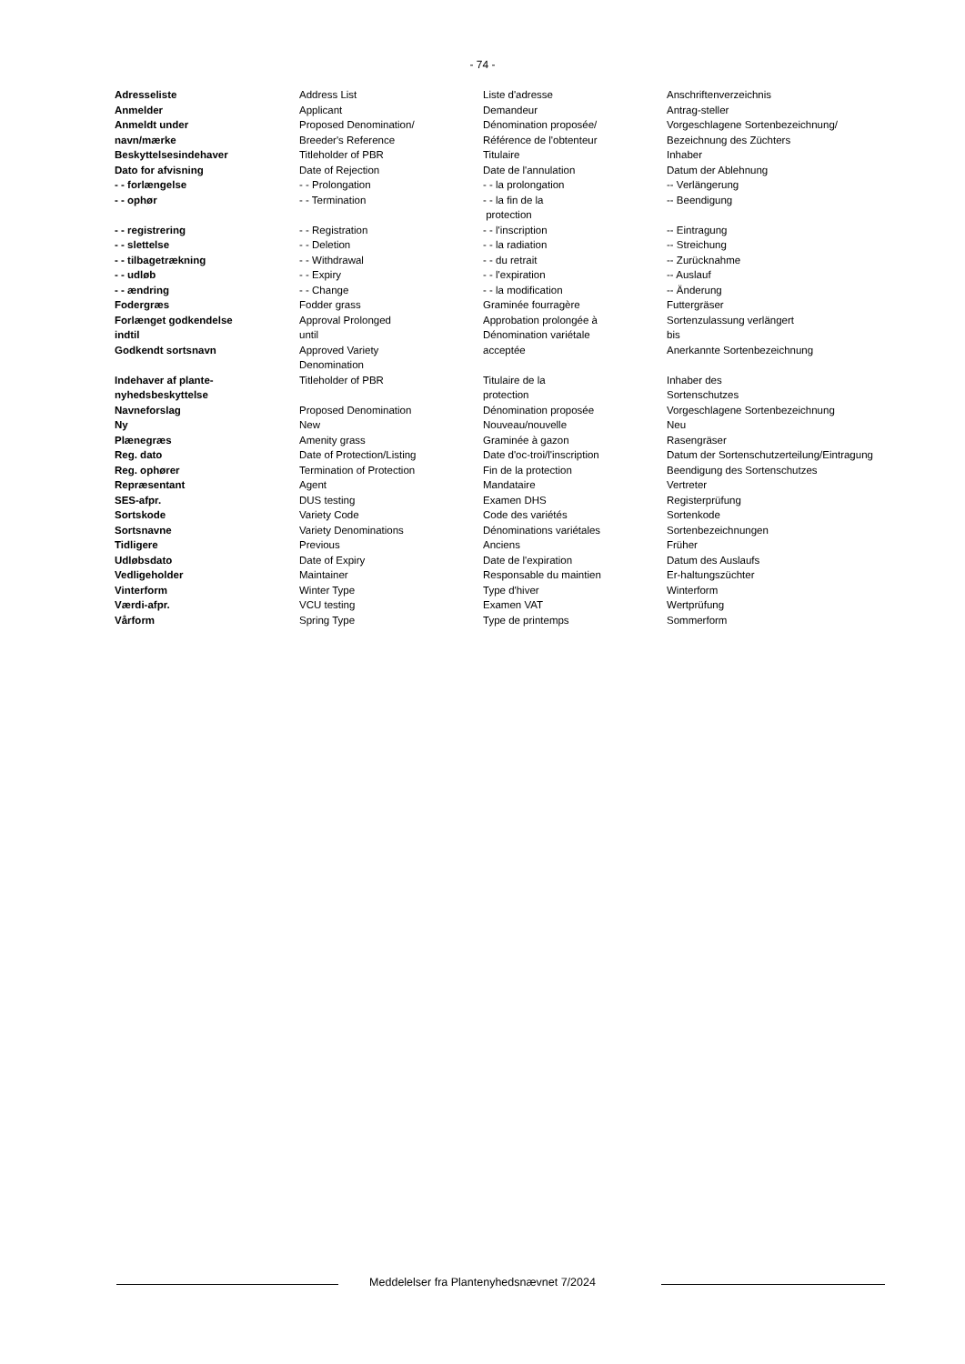- 74 -
| Adresseliste | Address List | Liste d'adresse | Anschriftenverzeichnis |
| Anmelder | Applicant | Demandeur | Antrag-steller |
| Anmeldt under navn/mærke | Proposed Denomination/ Breeder's Reference | Dénomination proposée/ Référence de l'obtenteur | Vorgeschlagene Sortenbezeichnung/ Bezeichnung des Züchters |
| Beskyttelsesindehaver | Titleholder of PBR | Titulaire | Inhaber |
| Dato for afvisning | Date of Rejection | Date de l'annulation | Datum der Ablehnung |
| - - forlængelse | - - Prolongation | - - la prolongation | -- Verlängerung |
| - - ophør | - - Termination | - - la fin de la protection | -- Beendigung |
| - - registrering | - - Registration | - - l'inscription | -- Eintragung |
| - - slettelse | - - Deletion | - - la radiation | -- Streichung |
| - - tilbagetrækning | - - Withdrawal | - - du retrait | -- Zurücknahme |
| - - udløb | - - Expiry | - - l'expiration | -- Auslauf |
| - - ændring | - - Change | - - la modification | -- Änderung |
| Fodergræs | Fodder grass | Graminée fourragère | Futtergräser |
| Forlænget godkendelse indtil | Approval Prolonged until | Approbation prolongée à Dénomination variétale | Sortenzulassung verlängert bis |
| Godkendt sortsnavn | Approved Variety Denomination | acceptée | Anerkannte Sortenbezeichnung |
| Indehaver af plante- nyhedsbeskyttelse | Titleholder of PBR | Titulaire de la protection | Inhaber des Sortenschutzes |
| Navneforslag | Proposed Denomination | Dénomination proposée | Vorgeschlagene Sortenbezeichnung |
| Ny | New | Nouveau/nouvelle | Neu |
| Plænegræs | Amenity grass | Graminée à gazon | Rasengräser |
| Reg. dato | Date of Protection/Listing | Date d'oc-troi/l'inscription | Datum der Sortenschutzerteilung/Eintragung |
| Reg. ophører | Termination of Protection | Fin de la protection | Beendigung des Sortenschutzes |
| Repræsentant | Agent | Mandataire | Vertreter |
| SES-afpr. | DUS testing | Examen DHS | Registerprüfung |
| Sortskode | Variety Code | Code des variétés | Sortenkode |
| Sortsnavne | Variety Denominations | Dénominations variétales | Sortenbezeichnungen |
| Tidligere | Previous | Anciens | Früher |
| Udløbsdato | Date of Expiry | Date de l'expiration | Datum des Auslaufs |
| Vedligeholder | Maintainer | Responsable du maintien | Er-haltungszüchter |
| Vinterform | Winter Type | Type d'hiver | Winterform |
| Værdi-afpr. | VCU testing | Examen VAT | Wertprüfung |
| Vårform | Spring Type | Type de printemps | Sommerform |
Meddelelser fra Plantenyhedsnævnet 7/2024